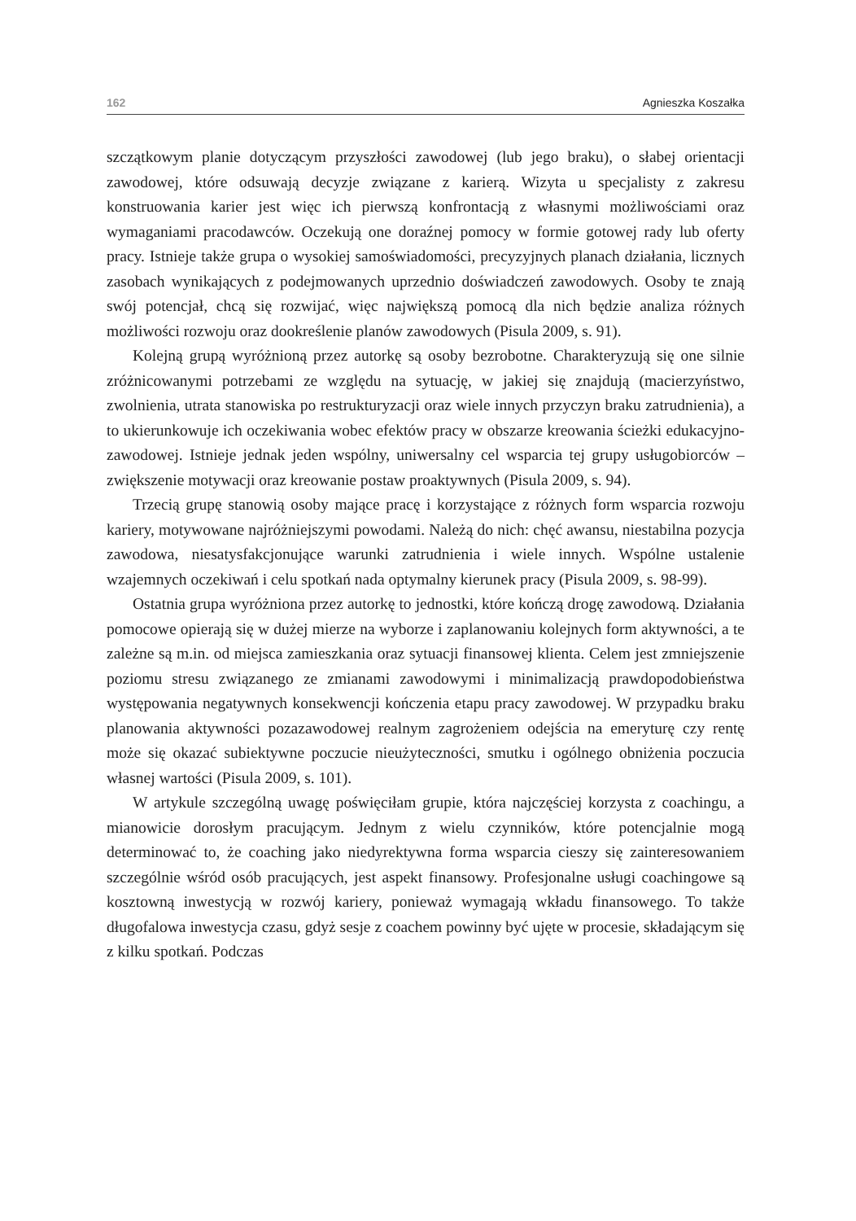162 Agnieszka Koszałka
szczątkowym planie dotyczącym przyszłości zawodowej (lub jego braku), o słabej orientacji zawodowej, które odsuwają decyzje związane z karierą. Wizyta u specjalisty z zakresu konstruowania karier jest więc ich pierwszą konfrontacją z własnymi możliwościami oraz wymaganiami pracodawców. Oczekują one doraźnej pomocy w formie gotowej rady lub oferty pracy. Istnieje także grupa o wysokiej samoświadomości, precyzyjnych planach działania, licznych zasobach wynikających z podejmowanych uprzednio doświadczeń zawodowych. Osoby te znają swój potencjał, chcą się rozwijać, więc największą pomocą dla nich będzie analiza różnych możliwości rozwoju oraz dookreślenie planów zawodowych (Pisula 2009, s. 91).
Kolejną grupą wyróżnioną przez autorkę są osoby bezrobotne. Charakteryzują się one silnie zróżnicowanymi potrzebami ze względu na sytuację, w jakiej się znajdują (macierzyństwo, zwolnienia, utrata stanowiska po restrukturyzacji oraz wiele innych przyczyn braku zatrudnienia), a to ukierunkowuje ich oczekiwania wobec efektów pracy w obszarze kreowania ścieżki edukacyjno-zawodowej. Istnieje jednak jeden wspólny, uniwersalny cel wsparcia tej grupy usługobiorców – zwiększenie motywacji oraz kreowanie postaw proaktywnych (Pisula 2009, s. 94).
Trzecią grupę stanowią osoby mające pracę i korzystające z różnych form wsparcia rozwoju kariery, motywowane najróżniejszymi powodami. Należą do nich: chęć awansu, niestabilna pozycja zawodowa, niesatysfakcjonujące warunki zatrudnienia i wiele innych. Wspólne ustalenie wzajemnych oczekiwań i celu spotkań nada optymalny kierunek pracy (Pisula 2009, s. 98-99).
Ostatnia grupa wyróżniona przez autorkę to jednostki, które kończą drogę zawodową. Działania pomocowe opierają się w dużej mierze na wyborze i zaplanowaniu kolejnych form aktywności, a te zależne są m.in. od miejsca zamieszkania oraz sytuacji finansowej klienta. Celem jest zmniejszenie poziomu stresu związanego ze zmianami zawodowymi i minimalizacją prawdopodobieństwa występowania negatywnych konsekwencji kończenia etapu pracy zawodowej. W przypadku braku planowania aktywności pozazawodowej realnym zagrożeniem odejścia na emeryturę czy rentę może się okazać subiektywne poczucie nieużyteczności, smutku i ogólnego obniżenia poczucia własnej wartości (Pisula 2009, s. 101).
W artykule szczególną uwagę poświęciłam grupie, która najczęściej korzysta z coachingu, a mianowicie dorosłym pracującym. Jednym z wielu czynników, które potencjalnie mogą determinować to, że coaching jako niedyrektywna forma wsparcia cieszy się zainteresowaniem szczególnie wśród osób pracujących, jest aspekt finansowy. Profesjonalne usługi coachingowe są kosztowną inwestycją w rozwój kariery, ponieważ wymagają wkładu finansowego. To także długofalowa inwestycja czasu, gdyż sesje z coachem powinny być ujęte w procesie, składającym się z kilku spotkań. Podczas